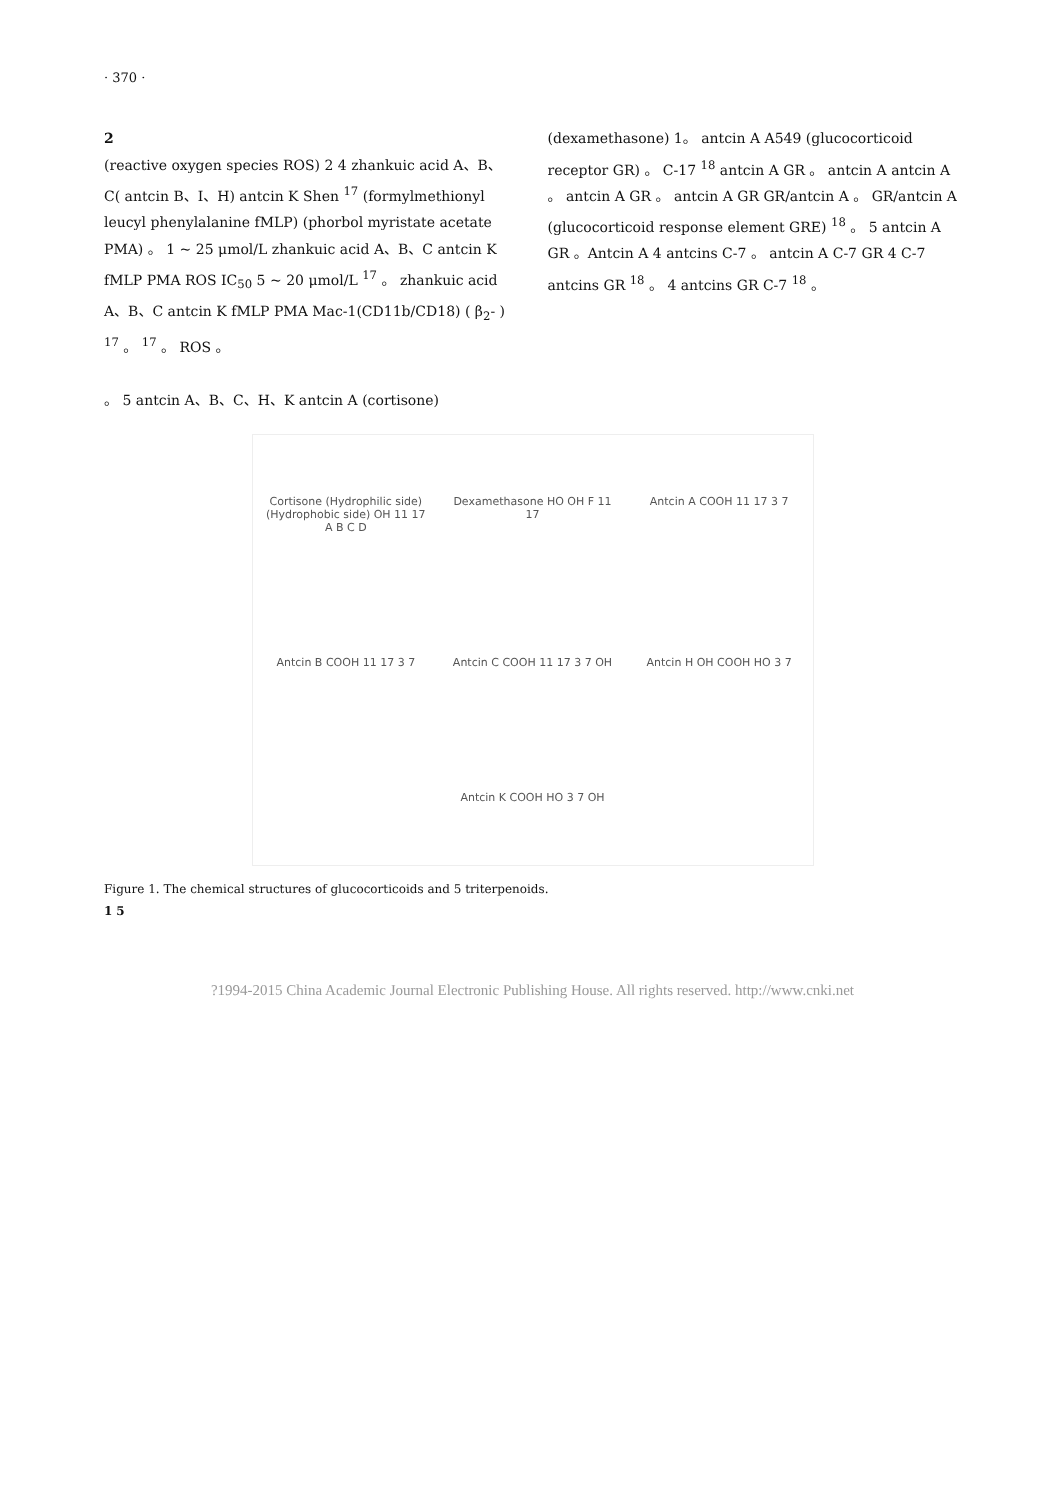· 370 ·
2
(reactive oxygen species ROS) 2 4 zhankuic acid A、B、C( antcin B、I、H) antcin K Shen <sup>17</sup> (formylmethionyl leucyl phenylalanine fMLP) (phorbol myristate acetate PMA) 。 1 ~ 25 μmol/L zhankuic acid A、B、C antcin K fMLP PMA ROS IC<sub>50</sub> 5 ~ 20 μmol/L <sup>17</sup> 。 zhankuic acid A、B、C antcin K fMLP PMA Mac-1(CD11b/CD18) ( β<sub>2</sub>- ) <sup>17</sup> 。 <sup>17</sup> 。 ROS 。
。 5 antcin A、B、C、H、K antcin A (cortisone)
(dexamethasone) 1。 antcin A A549 (glucocorticoid receptor GR) 。 C-17 <sup>18</sup> antcin A GR 。 antcin A antcin A 。 antcin A GR 。 antcin A GR GR/antcin A 。 GR/antcin A (glucocorticoid response element GRE) <sup>18</sup> 。 5 antcin A GR 。Antcin A 4 antcins C-7 。 antcin A C-7 GR 4 C-7 antcins GR <sup>18</sup> 。 4 antcins GR C-7 <sup>18</sup> 。
Cortisone (Hydrophilic side) (Hydrophobic side) OH 11 17 A B C D
Dexamethasone HO OH F 11 17
Antcin A COOH 11 17 3 7
Antcin B COOH 11 17 3 7
Antcin C COOH 11 17 3 7 OH
Antcin H OH COOH HO 3 7
Antcin K COOH HO 3 7 OH
Figure 1. The chemical structures of glucocorticoids and 5 triterpenoids.
1 5
?1994-2015 China Academic Journal Electronic Publishing House. All rights reserved. http://www.cnki.net